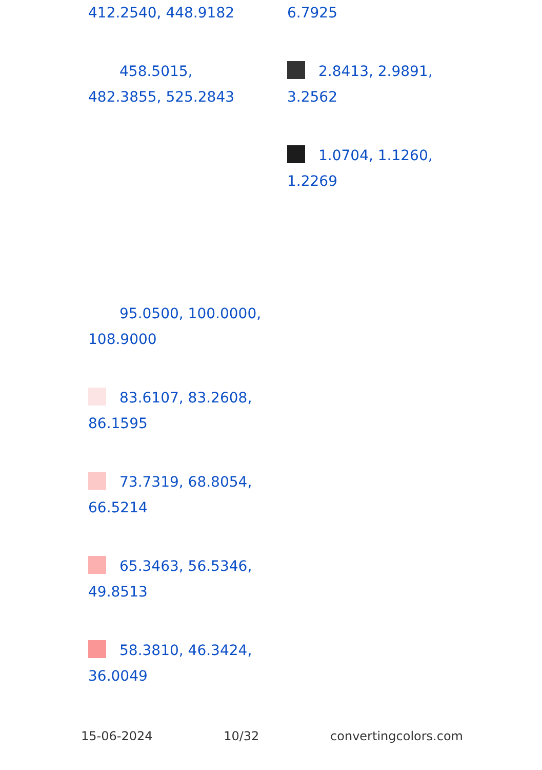412.2540, 448.9182
458.5015,
482.3855, 525.2843
95.0500, 100.0000,
108.9000
83.6107, 83.2608,
86.1595
73.7319, 68.8054,
66.5214
65.3463, 56.5346,
49.8513
58.3810, 46.3424,
36.0049
6.7925
2.8413, 2.9891,
3.2562
1.0704, 1.1260,
1.2269
15-06-2024 10/32 convertingcolors.com